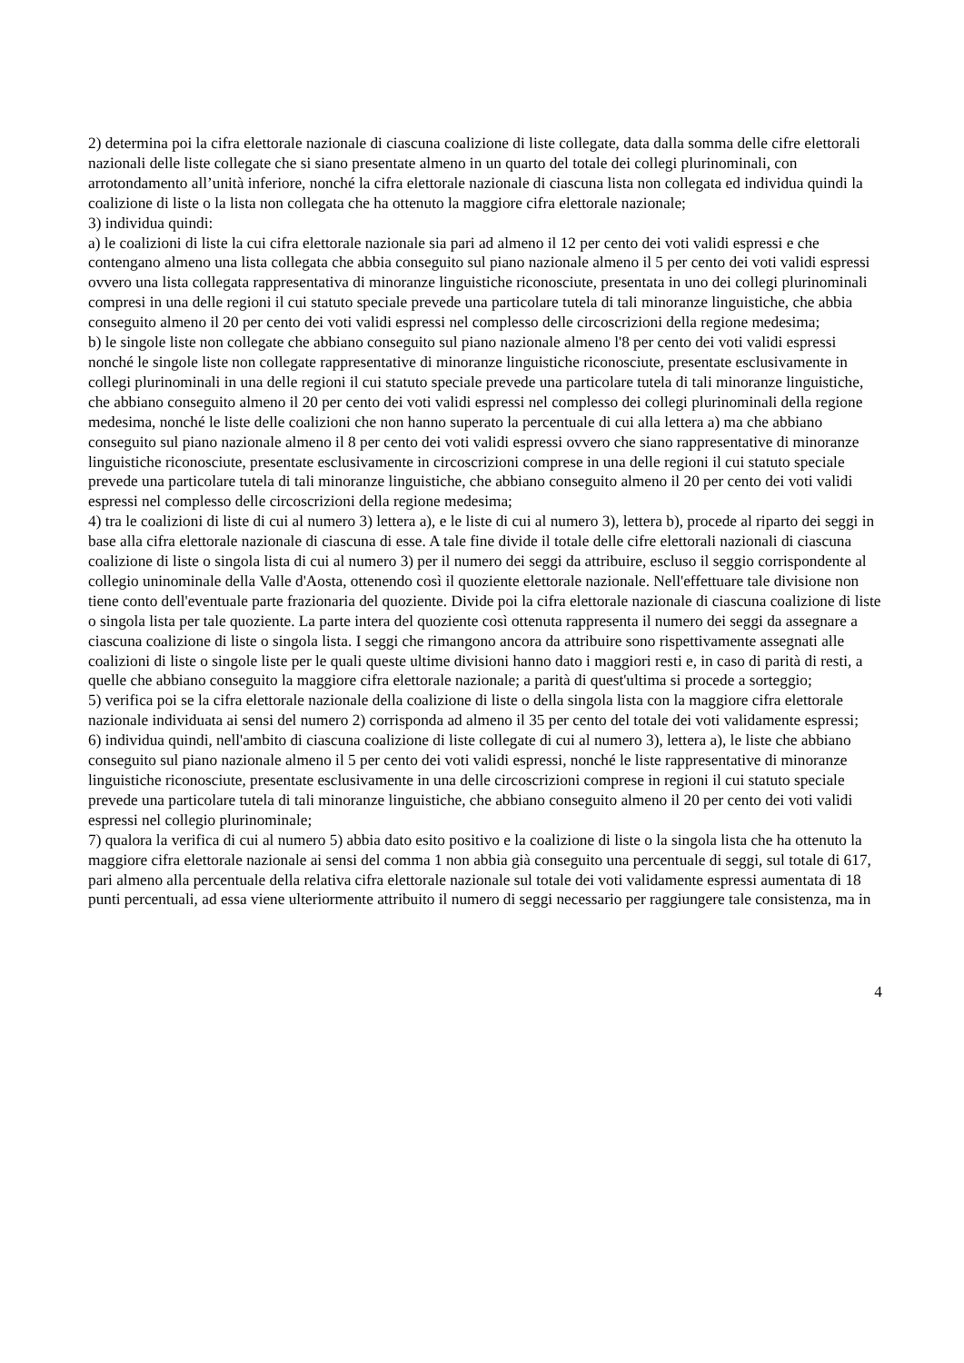2) determina poi la cifra elettorale nazionale di ciascuna coalizione di liste collegate, data dalla somma delle cifre elettorali nazionali delle liste collegate che si siano presentate almeno in un quarto del totale dei collegi plurinominali, con arrotondamento all’unità inferiore, nonché la cifra elettorale nazionale di ciascuna lista non collegata ed individua quindi la coalizione di liste o la lista non collegata che ha ottenuto la maggiore cifra elettorale nazionale;
3) individua quindi:
a) le coalizioni di liste la cui cifra elettorale nazionale sia pari ad almeno il 12 per cento dei voti validi espressi e che contengano almeno una lista collegata che abbia conseguito sul piano nazionale almeno il 5 per cento dei voti validi espressi ovvero una lista collegata rappresentativa di minoranze linguistiche riconosciute, presentata in uno dei collegi plurinominali compresi in una delle regioni il cui statuto speciale prevede una particolare tutela di tali minoranze linguistiche, che abbia conseguito almeno il 20 per cento dei voti validi espressi nel complesso delle circoscrizioni della regione medesima;
b) le singole liste non collegate che abbiano conseguito sul piano nazionale almeno l'8 per cento dei voti validi espressi nonché le singole liste non collegate rappresentative di minoranze linguistiche riconosciute, presentate esclusivamente in collegi plurinominali in una delle regioni il cui statuto speciale prevede una particolare tutela di tali minoranze linguistiche, che abbiano conseguito almeno il 20 per cento dei voti validi espressi nel complesso dei collegi plurinominali della regione medesima, nonché le liste delle coalizioni che non hanno superato la percentuale di cui alla lettera a) ma che abbiano conseguito sul piano nazionale almeno il 8 per cento dei voti validi espressi ovvero che siano rappresentative di minoranze linguistiche riconosciute, presentate esclusivamente in circoscrizioni comprese in una delle regioni il cui statuto speciale prevede una particolare tutela di tali minoranze linguistiche, che abbiano conseguito almeno il 20 per cento dei voti validi espressi nel complesso delle circoscrizioni della regione medesima;
4) tra le coalizioni di liste di cui al numero 3) lettera a), e le liste di cui al numero 3), lettera b), procede al riparto dei seggi in base alla cifra elettorale nazionale di ciascuna di esse. A tale fine divide il totale delle cifre elettorali nazionali di ciascuna coalizione di liste o singola lista di cui al numero 3) per il numero dei seggi da attribuire, escluso il seggio corrispondente al collegio uninominale della Valle d'Aosta, ottenendo così il quoziente elettorale nazionale. Nell'effettuare tale divisione non tiene conto dell'eventuale parte frazionaria del quoziente. Divide poi la cifra elettorale nazionale di ciascuna coalizione di liste o singola lista per tale quoziente. La parte intera del quoziente così ottenuta rappresenta il numero dei seggi da assegnare a ciascuna coalizione di liste o singola lista. I seggi che rimangono ancora da attribuire sono rispettivamente assegnati alle coalizioni di liste o singole liste per le quali queste ultime divisioni hanno dato i maggiori resti e, in caso di parità di resti, a quelle che abbiano conseguito la maggiore cifra elettorale nazionale; a parità di quest'ultima si procede a sorteggio;
5) verifica poi se la cifra elettorale nazionale della coalizione di liste o della singola lista con la maggiore cifra elettorale nazionale individuata ai sensi del numero 2) corrisponda ad almeno il 35 per cento del totale dei voti validamente espressi;
6) individua quindi, nell'ambito di ciascuna coalizione di liste collegate di cui al numero 3), lettera a), le liste che abbiano conseguito sul piano nazionale almeno il 5 per cento dei voti validi espressi, nonché le liste rappresentative di minoranze linguistiche riconosciute, presentate esclusivamente in una delle circoscrizioni comprese in regioni il cui statuto speciale prevede una particolare tutela di tali minoranze linguistiche, che abbiano conseguito almeno il 20 per cento dei voti validi espressi nel collegio plurinominale;
7) qualora la verifica di cui al numero 5) abbia dato esito positivo e la coalizione di liste o la singola lista che ha ottenuto la maggiore cifra elettorale nazionale ai sensi del comma 1 non abbia già conseguito una percentuale di seggi, sul totale di 617, pari almeno alla percentuale della relativa cifra elettorale nazionale sul totale dei voti validamente espressi aumentata di 18 punti percentuali, ad essa viene ulteriormente attribuito il numero di seggi necessario per raggiungere tale consistenza, ma in
4